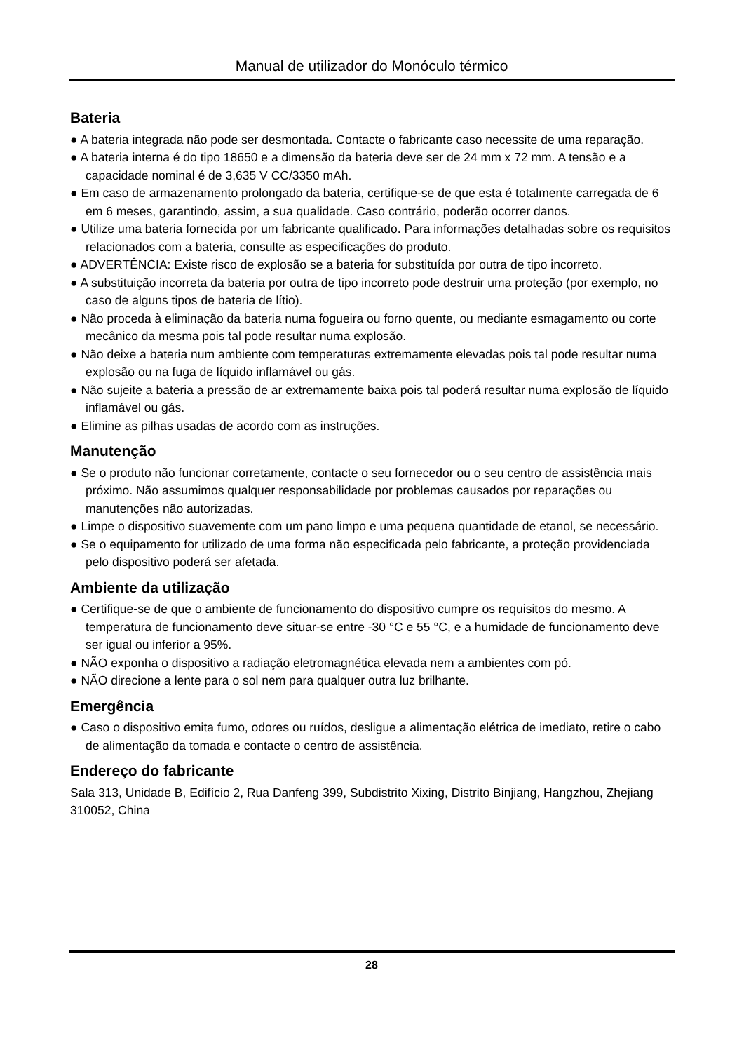Manual de utilizador do Monóculo térmico
Bateria
● A bateria integrada não pode ser desmontada. Contacte o fabricante caso necessite de uma reparação.
● A bateria interna é do tipo 18650 e a dimensão da bateria deve ser de 24 mm x 72 mm. A tensão e a capacidade nominal é de 3,635 V CC/3350 mAh.
● Em caso de armazenamento prolongado da bateria, certifique-se de que esta é totalmente carregada de 6 em 6 meses, garantindo, assim, a sua qualidade. Caso contrário, poderão ocorrer danos.
● Utilize uma bateria fornecida por um fabricante qualificado. Para informações detalhadas sobre os requisitos relacionados com a bateria, consulte as especificações do produto.
● ADVERTÊNCIA: Existe risco de explosão se a bateria for substituída por outra de tipo incorreto.
● A substituição incorreta da bateria por outra de tipo incorreto pode destruir uma proteção (por exemplo, no caso de alguns tipos de bateria de lítio).
● Não proceda à eliminação da bateria numa fogueira ou forno quente, ou mediante esmagamento ou corte mecânico da mesma pois tal pode resultar numa explosão.
● Não deixe a bateria num ambiente com temperaturas extremamente elevadas pois tal pode resultar numa explosão ou na fuga de líquido inflamável ou gás.
● Não sujeite a bateria a pressão de ar extremamente baixa pois tal poderá resultar numa explosão de líquido inflamável ou gás.
● Elimine as pilhas usadas de acordo com as instruções.
Manutenção
● Se o produto não funcionar corretamente, contacte o seu fornecedor ou o seu centro de assistência mais próximo. Não assumimos qualquer responsabilidade por problemas causados por reparações ou manutenções não autorizadas.
● Limpe o dispositivo suavemente com um pano limpo e uma pequena quantidade de etanol, se necessário.
● Se o equipamento for utilizado de uma forma não especificada pelo fabricante, a proteção providenciada pelo dispositivo poderá ser afetada.
Ambiente da utilização
● Certifique-se de que o ambiente de funcionamento do dispositivo cumpre os requisitos do mesmo. A temperatura de funcionamento deve situar-se entre -30 °C e 55 °C, e a humidade de funcionamento deve ser igual ou inferior a 95%.
● NÃO exponha o dispositivo a radiação eletromagnética elevada nem a ambientes com pó.
● NÃO direcione a lente para o sol nem para qualquer outra luz brilhante.
Emergência
● Caso o dispositivo emita fumo, odores ou ruídos, desligue a alimentação elétrica de imediato, retire o cabo de alimentação da tomada e contacte o centro de assistência.
Endereço do fabricante
Sala 313, Unidade B, Edifício 2, Rua Danfeng 399, Subdistrito Xixing, Distrito Binjiang, Hangzhou, Zhejiang 310052, China
28